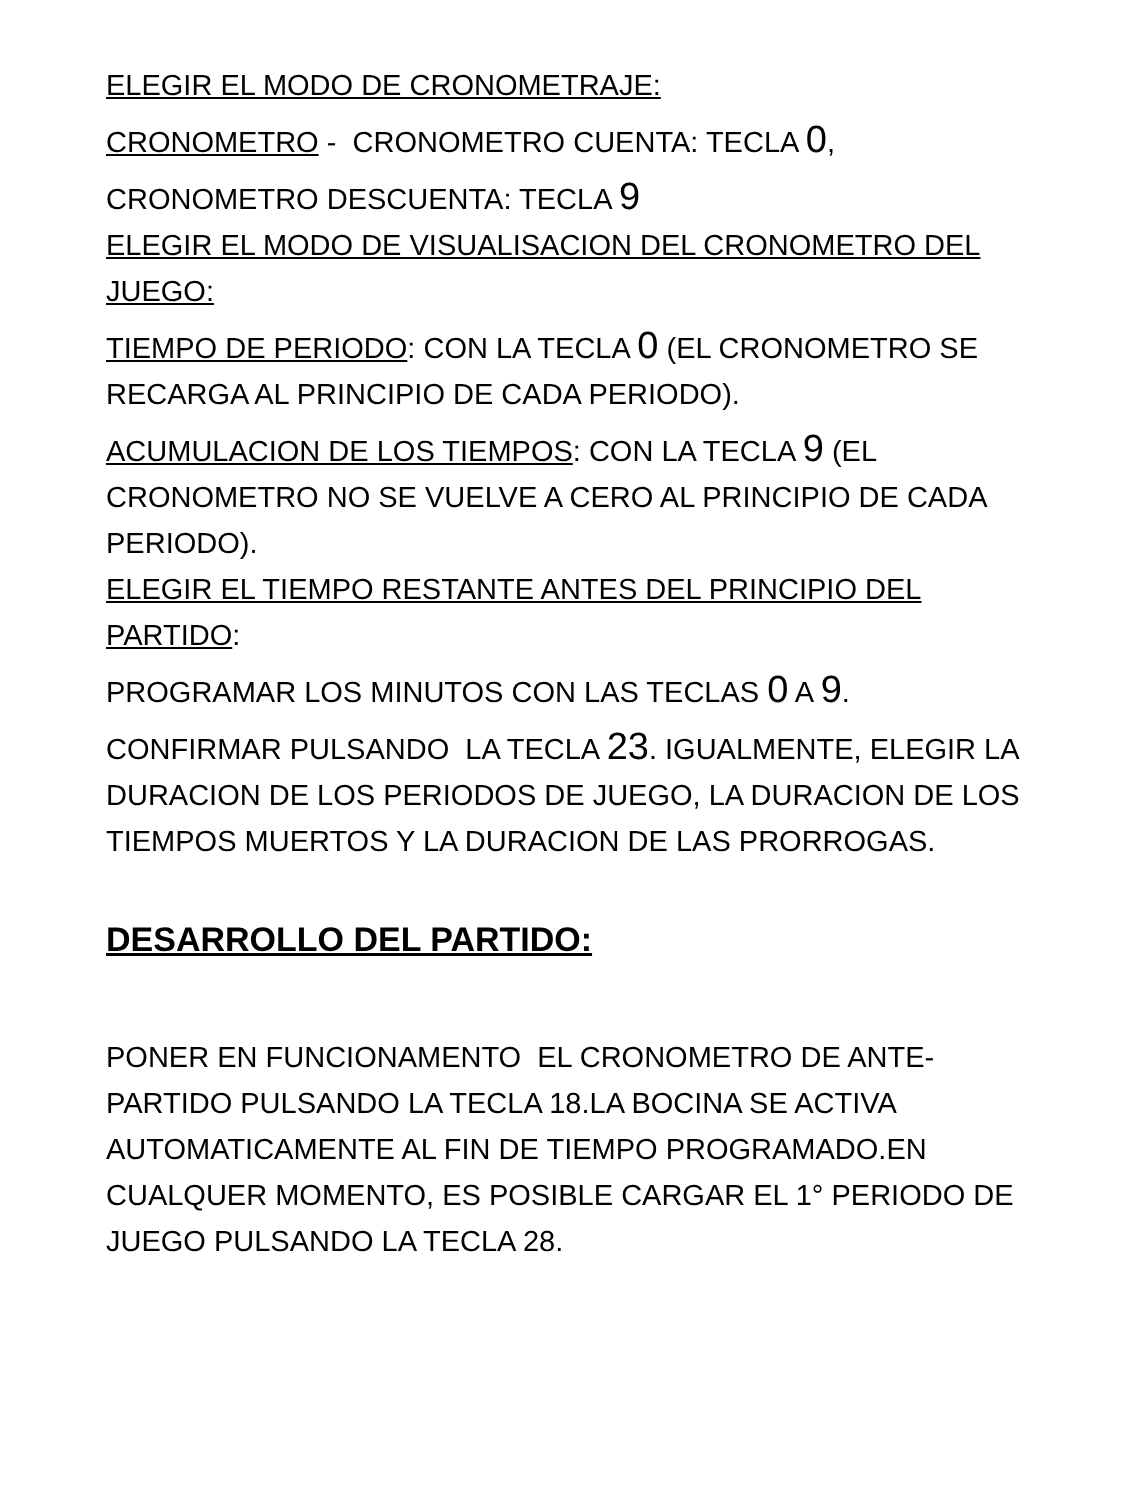ELEGIR EL MODO DE CRONOMETRAJE:
CRONOMETRO - CRONOMETRO CUENTA: TECLA 0,
CRONOMETRO DESCUENTA: TECLA 9
ELEGIR EL MODO DE VISUALISACION DEL CRONOMETRO DEL JUEGO:
TIEMPO DE PERIODO: CON LA TECLA 0 (EL CRONOMETRO SE RECARGA AL PRINCIPIO DE CADA PERIODO).
ACUMULACION DE LOS TIEMPOS: CON LA TECLA 9 (EL CRONOMETRO NO SE VUELVE A CERO AL PRINCIPIO DE CADA PERIODO).
ELEGIR EL TIEMPO RESTANTE ANTES DEL PRINCIPIO DEL PARTIDO:
PROGRAMAR LOS MINUTOS CON LAS TECLAS 0 A 9.
CONFIRMAR PULSANDO LA TECLA 23. IGUALMENTE, ELEGIR LA DURACION DE LOS PERIODOS DE JUEGO, LA DURACION DE LOS TIEMPOS MUERTOS Y LA DURACION DE LAS PRORROGAS.
DESARROLLO DEL PARTIDO:
PONER EN FUNCIONAMENTO EL CRONOMETRO DE ANTE-PARTIDO PULSANDO LA TECLA 18.LA BOCINA SE ACTIVA AUTOMATICAMENTE AL FIN DE TIEMPO PROGRAMADO.EN CUALQUER MOMENTO, ES POSIBLE CARGAR EL 1° PERIODO DE JUEGO PULSANDO LA TECLA 28.